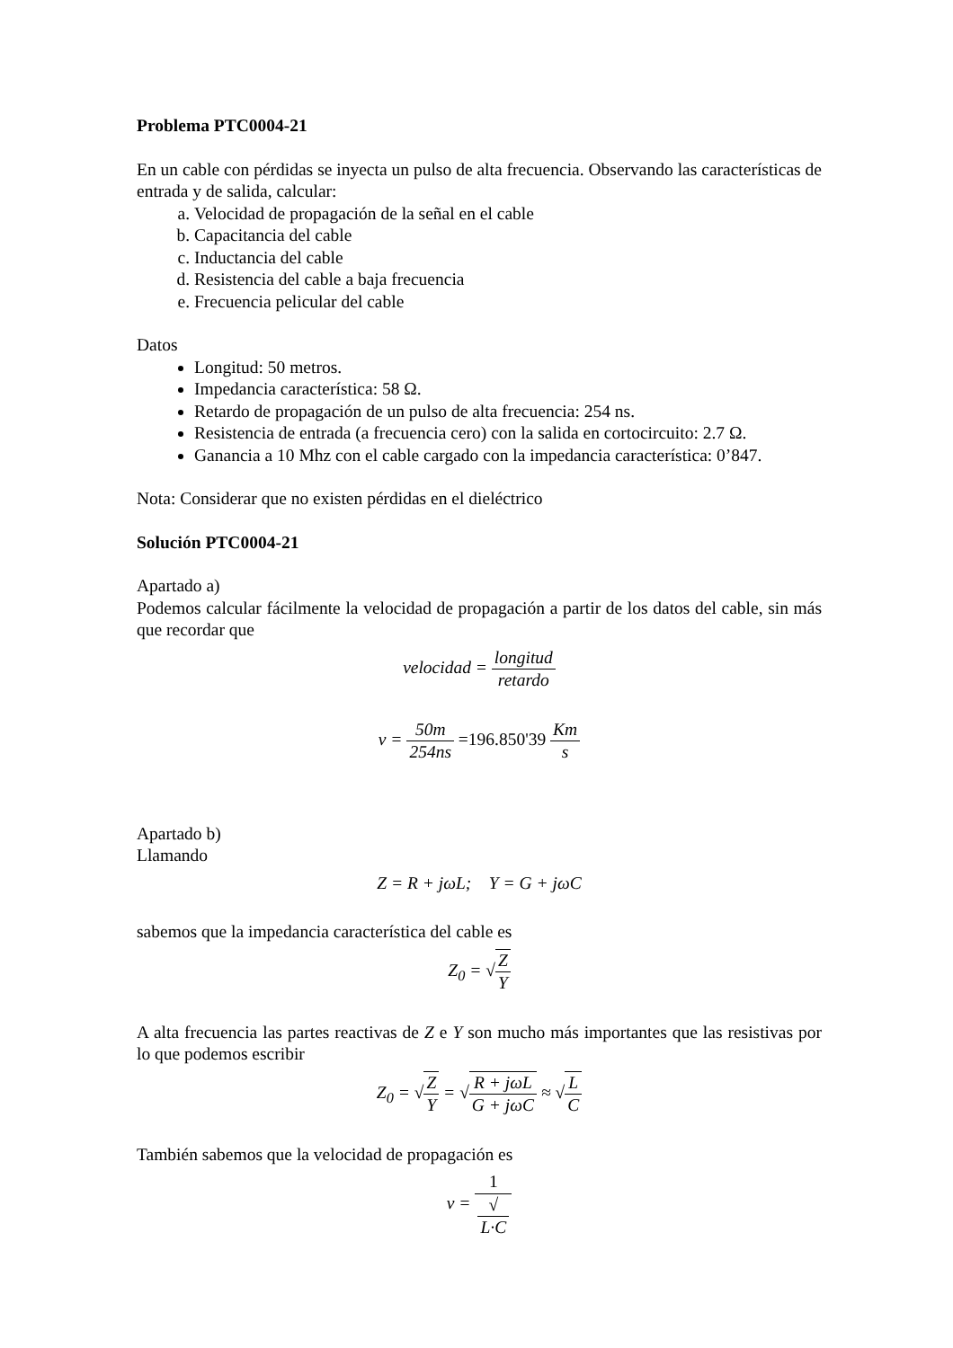Problema PTC0004-21
En un cable con pérdidas se inyecta un pulso de alta frecuencia. Observando las características de entrada y de salida, calcular:
a. Velocidad de propagación de la señal en el cable
b. Capacitancia del cable
c. Inductancia del cable
d. Resistencia del cable a baja frecuencia
e. Frecuencia pelicular del cable
Datos
Longitud: 50 metros.
Impedancia característica: 58 Ω.
Retardo de propagación de un pulso de alta frecuencia: 254 ns.
Resistencia de entrada (a frecuencia cero) con la salida en cortocircuito: 2.7 Ω.
Ganancia a 10 Mhz con el cable cargado con la impedancia característica: 0’847.
Nota: Considerar que no existen pérdidas en el dieléctrico
Solución PTC0004-21
Apartado a)
Podemos calcular fácilmente la velocidad de propagación a partir de los datos del cable, sin más que recordar que
velocidad = longitud retardo
v = 50m 254ns =196.850'39 Km s
Apartado b)
Llamando
Z = R + jωL; Y = G + jωC
sabemos que la impedancia característica del cable es
Z<sub>0</sub> = √Z Y
A alta frecuencia las partes reactivas de Z e Y son mucho más importantes que las resistivas por lo que podemos escribir
Z<sub>0</sub> = √Z Y = √R + jωL G + jωC ≈ √L C
También sabemos que la velocidad de propagación es
v = 1 √
L·C